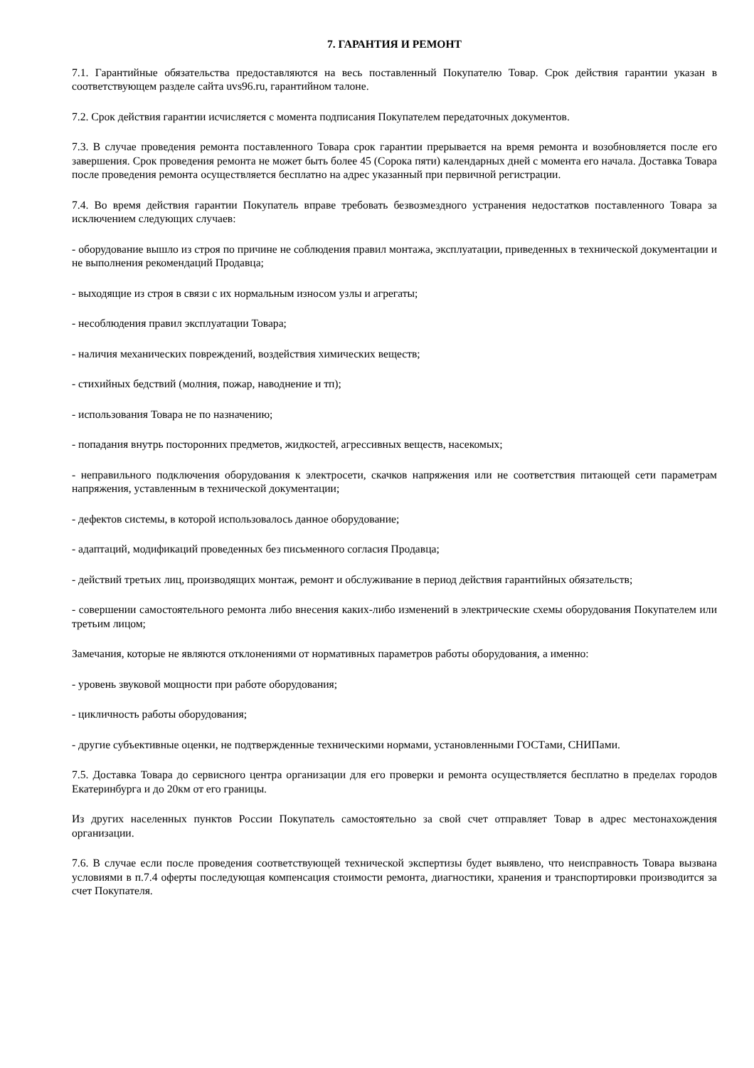7. ГАРАНТИЯ И РЕМОНТ
7.1. Гарантийные обязательства предоставляются на весь поставленный Покупателю Товар. Срок действия гарантии указан в соответствующем разделе сайта uvs96.ru, гарантийном талоне.
7.2. Срок действия гарантии исчисляется с момента подписания Покупателем передаточных документов.
7.3. В случае проведения ремонта поставленного Товара срок гарантии прерывается на время ремонта и возобновляется после его завершения. Срок проведения ремонта не может быть более 45 (Сорока пяти) календарных дней с момента его начала. Доставка Товара после проведения ремонта осуществляется бесплатно на адрес указанный при первичной регистрации.
7.4. Во время действия гарантии Покупатель вправе требовать безвозмездного устранения недостатков поставленного Товара за исключением следующих случаев:
- оборудование вышло из строя по причине не соблюдения правил монтажа, эксплуатации, приведенных в технической документации и не выполнения рекомендаций Продавца;
- выходящие из строя в связи с их нормальным износом узлы и агрегаты;
- несоблюдения правил эксплуатации Товара;
- наличия механических повреждений, воздействия химических веществ;
- стихийных бедствий (молния, пожар, наводнение и тп);
- использования Товара не по назначению;
- попадания внутрь посторонних предметов, жидкостей, агрессивных веществ, насекомых;
- неправильного подключения оборудования к электросети, скачков напряжения или не соответствия питающей сети параметрам напряжения, уставленным в технической документации;
- дефектов системы, в которой использовалось данное оборудование;
- адаптаций, модификаций проведенных без письменного согласия Продавца;
- действий третьих лиц, производящих монтаж, ремонт и обслуживание в период действия гарантийных обязательств;
- совершении самостоятельного ремонта либо внесения каких-либо изменений в электрические схемы оборудования Покупателем или третьим лицом;
Замечания, которые не являются отклонениями от нормативных параметров работы оборудования, а именно:
- уровень звуковой мощности при работе оборудования;
- цикличность работы оборудования;
- другие субъективные оценки, не подтвержденные техническими нормами, установленными ГОСТами, СНИПами.
7.5. Доставка Товара до сервисного центра организации для его проверки и ремонта осуществляется бесплатно в пределах городов Екатеринбурга и до 20км от его границы.
Из других населенных пунктов России Покупатель самостоятельно за свой счет отправляет Товар в адрес местонахождения организации.
7.6. В случае если после проведения соответствующей технической экспертизы будет выявлено, что неисправность Товара вызвана условиями в п.7.4 оферты последующая компенсация стоимости ремонта, диагностики, хранения и транспортировки производится за счет Покупателя.